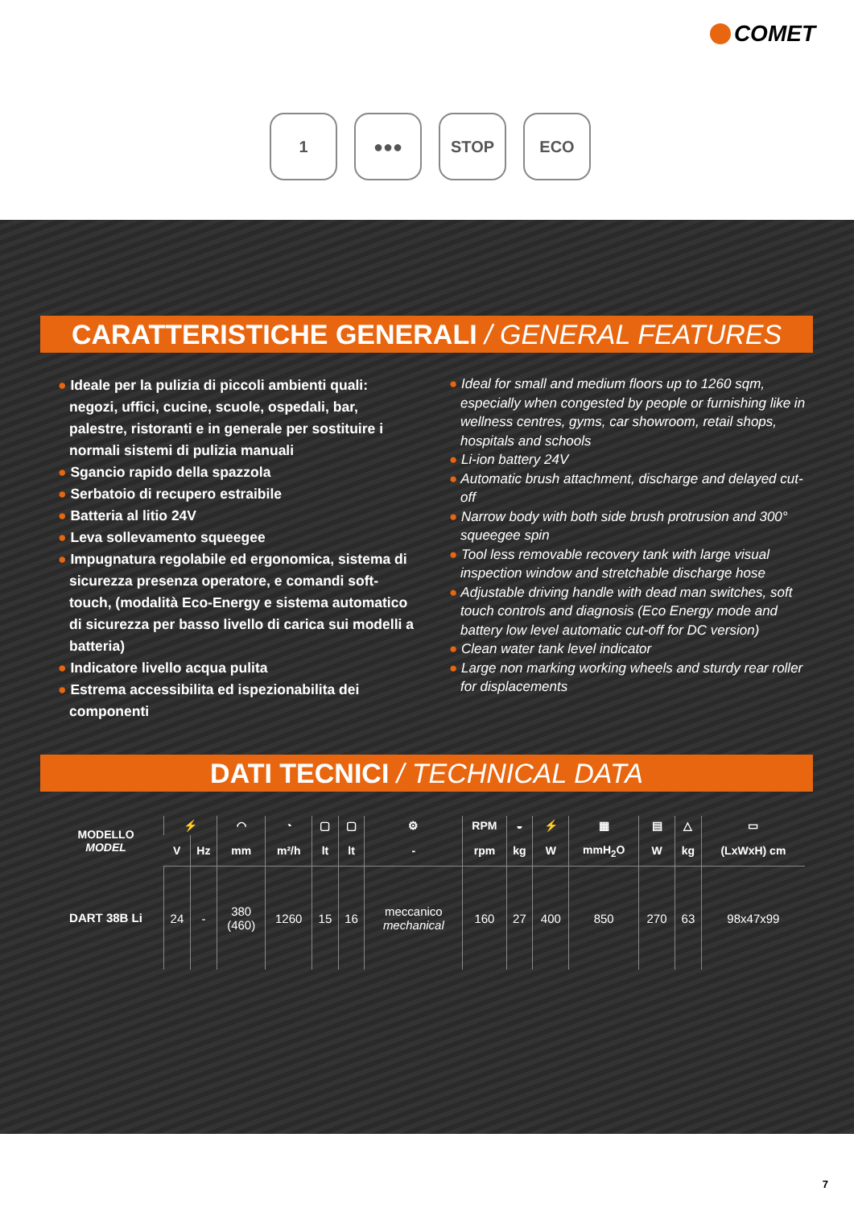COMET
1 ●●● STOP ECO
CARATTERISTICHE GENERALI / GENERAL FEATURES
● Ideale per la pulizia di piccoli ambienti quali: negozi, uffici, cucine, scuole, ospedali, bar, palestre, ristoranti e in generale per sostituire i normali sistemi di pulizia manuali
● Sgancio rapido della spazzola
● Serbatoio di recupero estraibile
● Batteria al litio 24V
● Leva sollevamento squeegee
● Impugnatura regolabile ed ergonomica, sistema di sicurezza presenza operatore, e comandi soft-touch, (modalità Eco-Energy e sistema automatico di sicurezza per basso livello di carica sui modelli a batteria)
● Indicatore livello acqua pulita
● Estrema accessibilita ed ispezionabilita dei componenti
● Ideal for small and medium floors up to 1260 sqm, especially when congested by people or furnishing like in wellness centres, gyms, car showroom, retail shops, hospitals and schools
● Li-ion battery 24V
● Automatic brush attachment, discharge and delayed cut-off
● Narrow body with both side brush protrusion and 300° squeegee spin
● Tool less removable recovery tank with large visual inspection window and stretchable discharge hose
● Adjustable driving handle with dead man switches, soft touch controls and diagnosis (Eco Energy mode and battery low level automatic cut-off for DC version)
● Clean water tank level indicator
● Large non marking working wheels and sturdy rear roller for displacements
DATI TECNICI / TECHNICAL DATA
| MODELLO MODEL | ⚡ | | ◠ | ◔ | ▢ | ▢ | ⚙ | RPM | ◒ | ⚡ | ▦ | ▤ | △ | ▭ |
| --- | --- | --- | --- | --- | --- | --- | --- | --- | --- | --- | --- | --- | --- | --- |
| | V | Hz | mm | m²/h | lt | lt | - | rpm | kg | W | mmH<sub>2</sub>O | W | kg | (LxWxH) cm |
| DART 38B Li | 24 | - | 380 (460) | 1260 | 15 | 16 | meccanico mechanical | 160 | 27 | 400 | 850 | 270 | 63 | 98x47x99 |
7